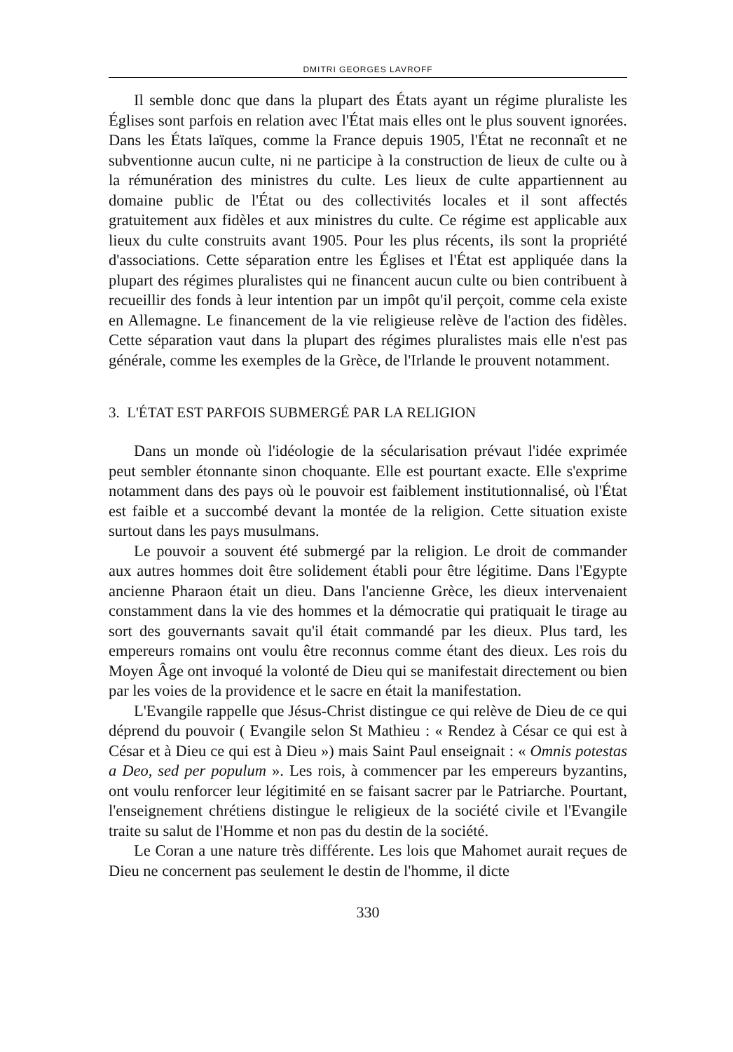DMITRI GEORGES LAVROFF
Il semble donc que dans la plupart des États ayant un régime pluraliste les Églises sont parfois en relation avec l'État mais elles ont le plus souvent ignorées. Dans les États laïques, comme la France depuis 1905, l'État ne reconnaît et ne subventionne aucun culte, ni ne participe à la construction de lieux de culte ou à la rémunération des ministres du culte. Les lieux de culte appartiennent au domaine public de l'État ou des collectivités locales et il sont affectés gratuitement aux fidèles et aux ministres du culte. Ce régime est applicable aux lieux du culte construits avant 1905. Pour les plus récents, ils sont la propriété d'associations. Cette séparation entre les Églises et l'État est appliquée dans la plupart des régimes pluralistes qui ne financent aucun culte ou bien contribuent à recueillir des fonds à leur intention par un impôt qu'il perçoit, comme cela existe en Allemagne. Le financement de la vie religieuse relève de l'action des fidèles. Cette séparation vaut dans la plupart des régimes pluralistes mais elle n'est pas générale, comme les exemples de la Grèce, de l'Irlande le prouvent notamment.
3. L'ÉTAT EST PARFOIS SUBMERGÉ PAR LA RELIGION
Dans un monde où l'idéologie de la sécularisation prévaut l'idée exprimée peut sembler étonnante sinon choquante. Elle est pourtant exacte. Elle s'exprime notamment dans des pays où le pouvoir est faiblement institutionnalisé, où l'État est faible et a succombé devant la montée de la religion. Cette situation existe surtout dans les pays musulmans.
Le pouvoir a souvent été submergé par la religion. Le droit de commander aux autres hommes doit être solidement établi pour être légitime. Dans l'Egypte ancienne Pharaon était un dieu. Dans l'ancienne Grèce, les dieux intervenaient constamment dans la vie des hommes et la démocratie qui pratiquait le tirage au sort des gouvernants savait qu'il était commandé par les dieux. Plus tard, les empereurs romains ont voulu être reconnus comme étant des dieux. Les rois du Moyen Âge ont invoqué la volonté de Dieu qui se manifestait directement ou bien par les voies de la providence et le sacre en était la manifestation.
L'Evangile rappelle que Jésus-Christ distingue ce qui relève de Dieu de ce qui déprend du pouvoir ( Evangile selon St Mathieu : « Rendez à César ce qui est à César et à Dieu ce qui est à Dieu ») mais Saint Paul enseignait : « Omnis potestas a Deo, sed per populum ». Les rois, à commencer par les empereurs byzantins, ont voulu renforcer leur légitimité en se faisant sacrer par le Patriarche. Pourtant, l'enseignement chrétiens distingue le religieux de la société civile et l'Evangile traite su salut de l'Homme et non pas du destin de la société.
Le Coran a une nature très différente. Les lois que Mahomet aurait reçues de Dieu ne concernent pas seulement le destin de l'homme, il dicte
330